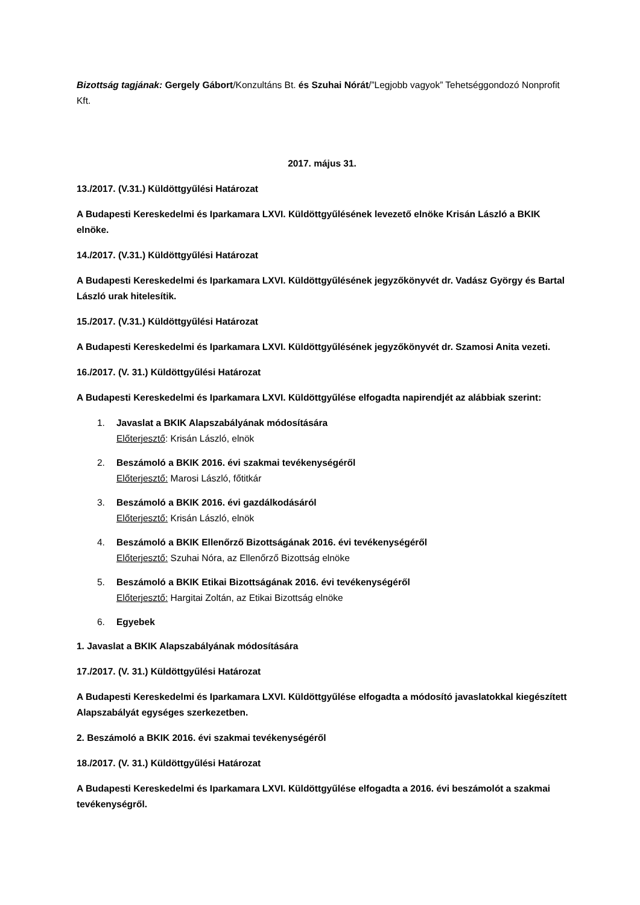Bizottság tagjának: Gergely Gábort/Konzultáns Bt. és Szuhai Nórát/”Legjobb vagyok” Tehetséggondozó Nonprofit Kft.
2017. május 31.
13./2017. (V.31.) Küldöttgyűlési Határozat
A Budapesti Kereskedelmi és Iparkamara LXVI. Küldöttgyűlésének levezető elnöke Krisán László a BKIK elnöke.
14./2017. (V.31.) Küldöttgyűlési Határozat
A Budapesti Kereskedelmi és Iparkamara LXVI. Küldöttgyűlésének jegyzőkönyvét dr. Vadász György és Bartal László urak hitelesítik.
15./2017. (V.31.) Küldöttgyűlési Határozat
A Budapesti Kereskedelmi és Iparkamara LXVI. Küldöttgyűlésének jegyzőkönyvét dr. Szamosi Anita vezeti.
16./2017. (V. 31.) Küldöttgyűlési Határozat
A Budapesti Kereskedelmi és Iparkamara LXVI. Küldöttgyűlése elfogadta napirendjét az alábbiak szerint:
1. Javaslat a BKIK Alapszabályának módosítására
Előterjesztő: Krisán László, elnök
2. Beszámoló a BKIK 2016. évi szakmai tevékenységéről
Előterjesztő: Marosi László, főtitkár
3. Beszámoló a BKIK 2016. évi gazdálkodásáról
Előterjesztő: Krisán László, elnök
4. Beszámoló a BKIK Ellenőrző Bizottságának 2016. évi tevékenységéről
Előterjesztő: Szuhai Nóra, az Ellenőrző Bizottság elnöke
5. Beszámoló a BKIK Etikai Bizottságának 2016. évi tevékenységéről
Előterjesztő: Hargitai Zoltán, az Etikai Bizottság elnöke
6. Egyebek
1. Javaslat a BKIK Alapszabályának módosítására
17./2017. (V. 31.) Küldöttgyűlési Határozat
A Budapesti Kereskedelmi és Iparkamara LXVI. Küldöttgyűlése elfogadta a módosító javaslatokkal kiegészített Alapszabályát egységes szerkezetben.
2. Beszámoló a BKIK 2016. évi szakmai tevékenységéről
18./2017. (V. 31.) Küldöttgyűlési Határozat
A Budapesti Kereskedelmi és Iparkamara LXVI. Küldöttgyűlése elfogadta a 2016. évi beszámolót a szakmai tevékenységről.